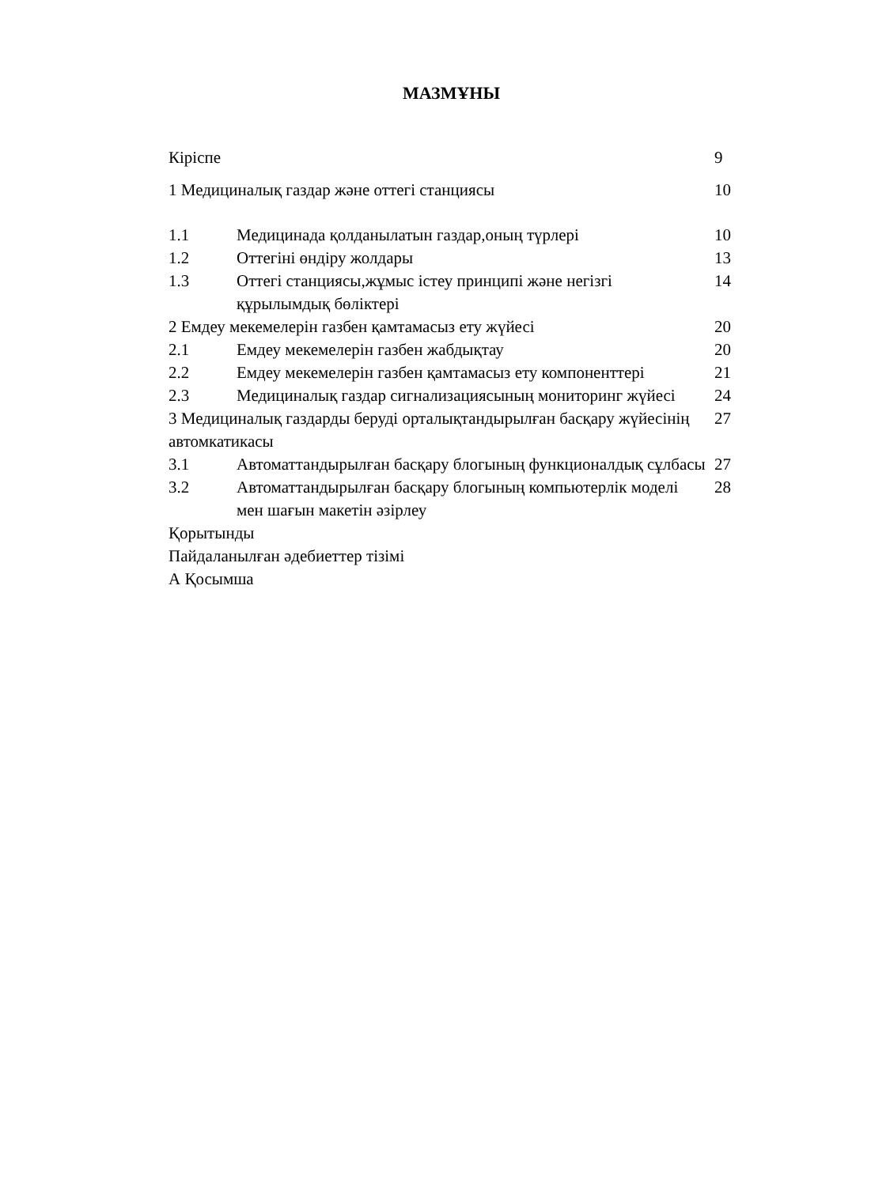МАЗМҰНЫ
| Кіріспе | | 9 |
| 1 Медициналық газдар және оттегі станциясы | | 10 |
| 1.1 | Медицинада қолданылатын газдар,оның түрлері | 10 |
| 1.2 | Оттегіні өндіру жолдары | 13 |
| 1.3 | Оттегі станциясы,жұмыс істеу принципі және негізгі құрылымдық бөліктері | 14 |
| 2 Емдеу мекемелерін газбен қамтамасыз ету жүйесі | | 20 |
| 2.1 | Емдеу мекемелерін газбен жабдықтау | 20 |
| 2.2 | Емдеу мекемелерін газбен қамтамасыз ету компоненттері | 21 |
| 2.3 | Медициналық газдар сигнализациясының мониторинг жүйесі | 24 |
| 3 Медициналық газдарды беруді орталықтандырылған басқару жүйесінің автомкатикасы | | 27 |
| 3.1 | Автоматтандырылған басқару блогының функционалдық сұлбасы | 27 |
| 3.2 | Автоматтандырылған басқару блогының компьютерлік моделі мен шағын макетін әзірлеу | 28 |
| Қорытынды | | |
| Пайдаланылған әдебиеттер тізімі | | |
| А Қосымша | | |